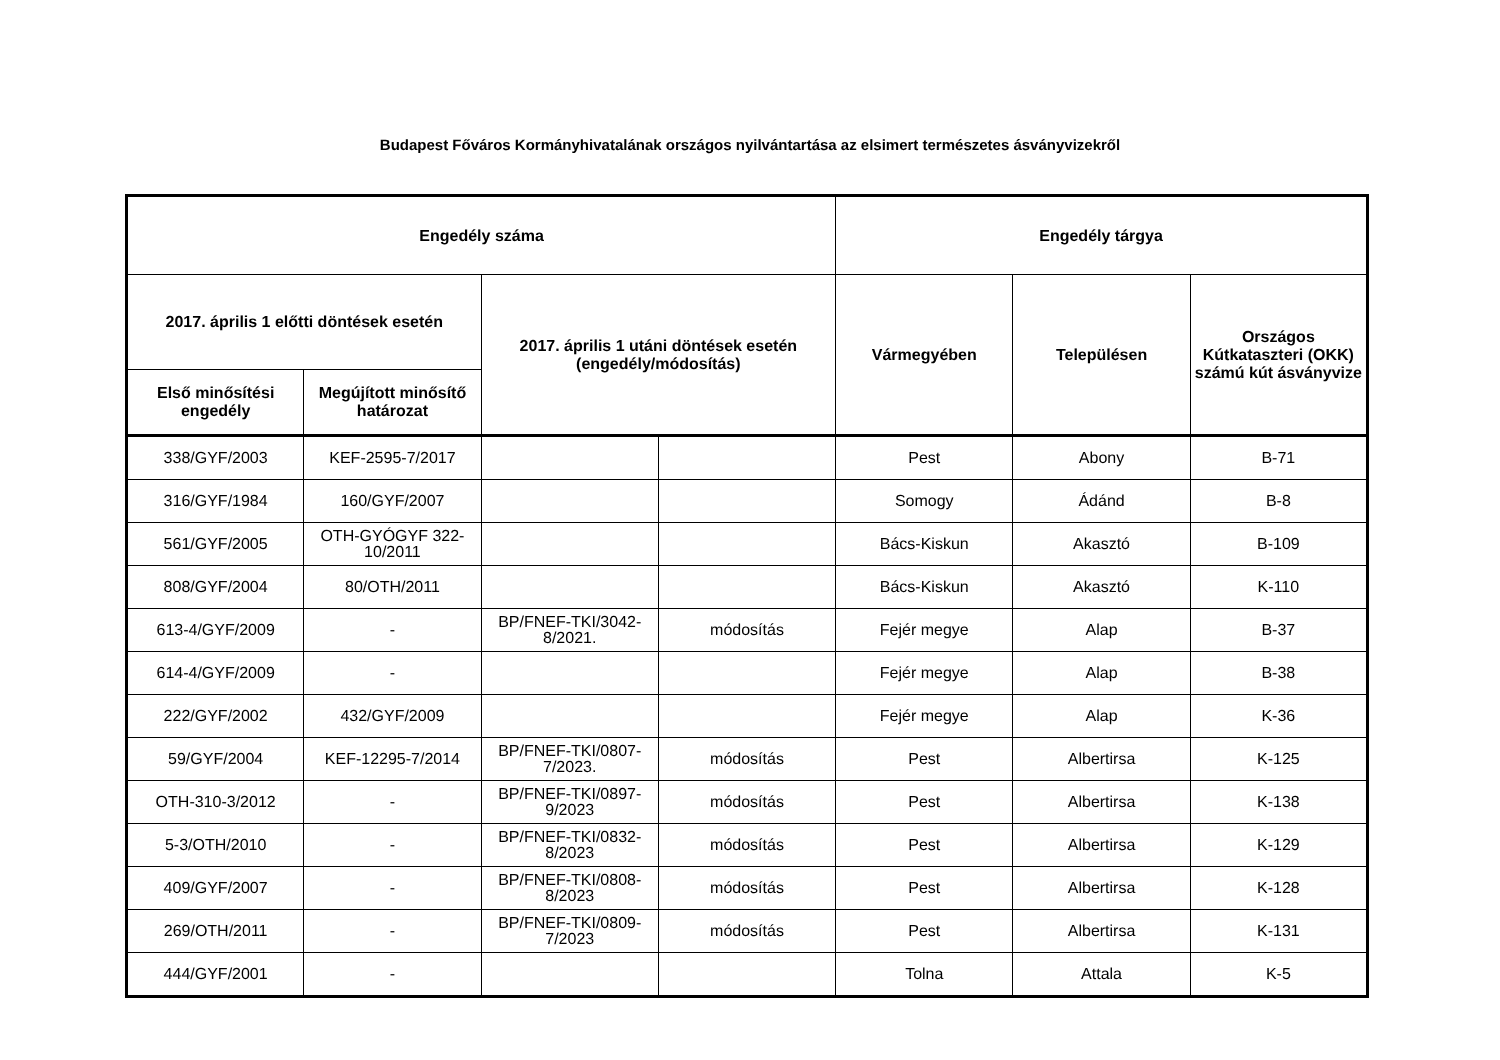Budapest Főváros Kormányhivatalának országos nyilvántartása az elsimert természetes ásványvizekről
| Engedély száma | | | | Engedély tárgya | | |
| --- | --- | --- | --- | --- | --- | --- |
| 2017. április 1 előtti döntések esetén | | 2017. április 1 utáni döntések esetén (engedély/módosítás) | | Vármegyében | Településen | Országos Kútkataszteri (OKK) számú kút ásványvize |
| Első minősítési engedély | Megújított minősítő határozat | | | | | |
| 338/GYF/2003 | KEF-2595-7/2017 | | | Pest | Abony | B-71 |
| 316/GYF/1984 | 160/GYF/2007 | | | Somogy | Ádánd | B-8 |
| 561/GYF/2005 | OTH-GYÓGYF 322-10/2011 | | | Bács-Kiskun | Akasztó | B-109 |
| 808/GYF/2004 | 80/OTH/2011 | | | Bács-Kiskun | Akasztó | K-110 |
| 613-4/GYF/2009 | - | BP/FNEF-TKI/3042-8/2021. | módosítás | Fejér megye | Alap | B-37 |
| 614-4/GYF/2009 | - | | | Fejér megye | Alap | B-38 |
| 222/GYF/2002 | 432/GYF/2009 | | | Fejér megye | Alap | K-36 |
| 59/GYF/2004 | KEF-12295-7/2014 | BP/FNEF-TKI/0807-7/2023. | módosítás | Pest | Albertirsa | K-125 |
| OTH-310-3/2012 | - | BP/FNEF-TKI/0897-9/2023 | módosítás | Pest | Albertirsa | K-138 |
| 5-3/OTH/2010 | - | BP/FNEF-TKI/0832-8/2023 | módosítás | Pest | Albertirsa | K-129 |
| 409/GYF/2007 | - | BP/FNEF-TKI/0808-8/2023 | módosítás | Pest | Albertirsa | K-128 |
| 269/OTH/2011 | - | BP/FNEF-TKI/0809-7/2023 | módosítás | Pest | Albertirsa | K-131 |
| 444/GYF/2001 | - | | | Tolna | Attala | K-5 |